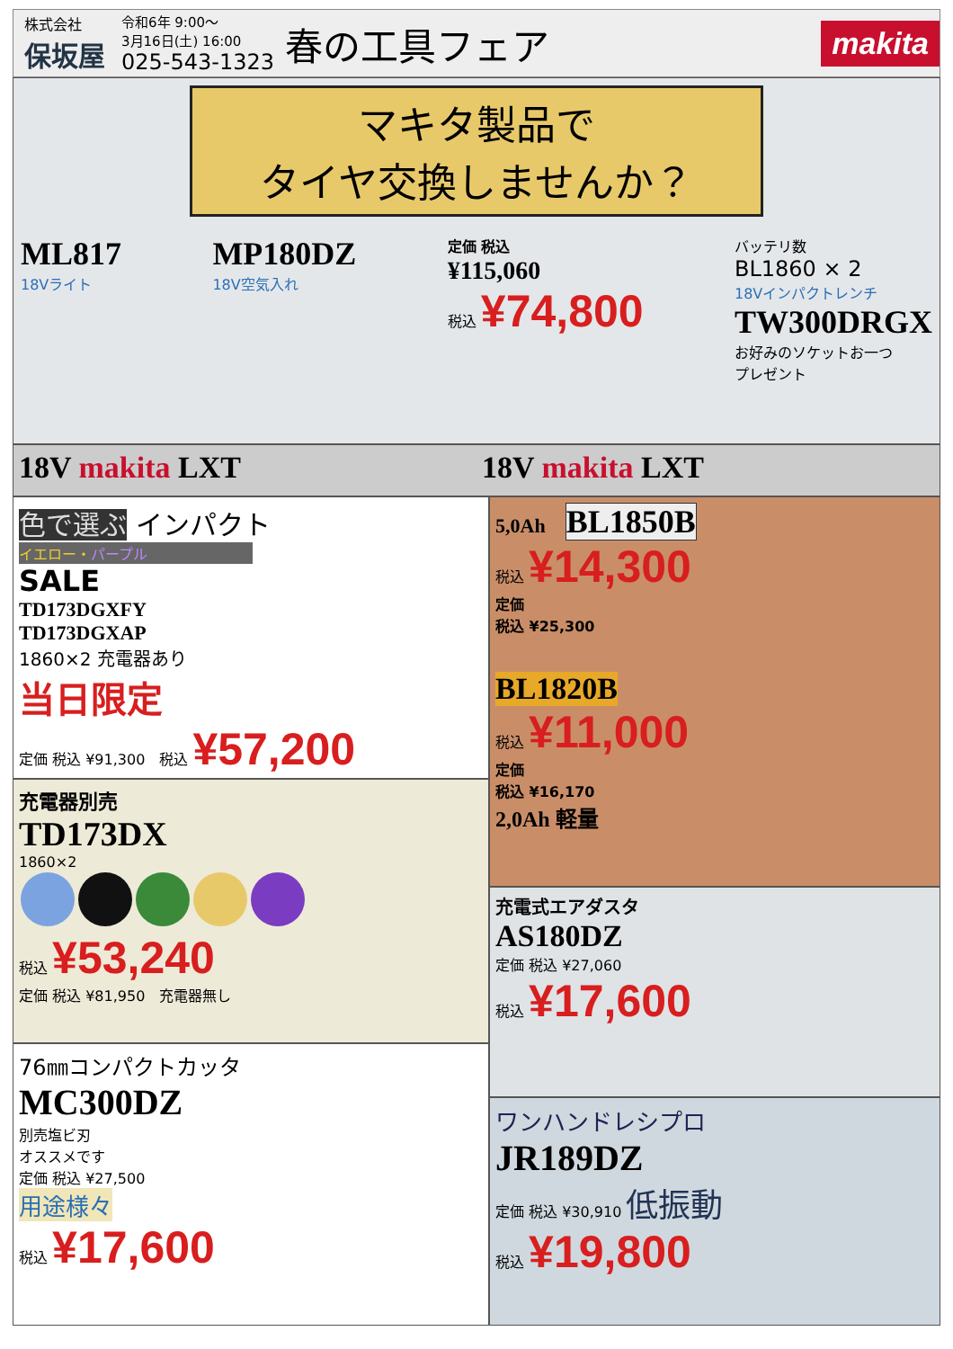株式会社
保坂屋
令和6年 9:00～
3月16日(土) 16:00
025-543-1323
春の工具フェア
makita
マキタ製品で
タイヤ交換しませんか？
ML817
18Vライト
MP180DZ
18V空気入れ
定価 税込
¥115,060
税込 ¥74,800
バッテリ数
BL1860 × 2
18Vインパクトレンチ
TW300DRGX
お好みのソケットお一つ
プレゼント
18V makita LXT 18V makita LXT
色で選ぶ インパクト
イエロー・パープル
SALE
TD173DGXFY
TD173DGXAP
1860×2 充電器あり
当日限定
定価 税込 ¥91,300　税込 ¥57,200
充電器別売
TD173DX
1860×2
税込 ¥53,240
定価 税込 ¥81,950　充電器無し
76㎜コンパクトカッタ
MC300DZ
別売塩ビ刃
オススメです
定価 税込 ¥27,500
用途様々
税込 ¥17,600
5,0Ah　BL1850B
税込 ¥14,300
定価
税込 ¥25,300
BL1820B
税込 ¥11,000
定価
税込 ¥16,170
2,0Ah 軽量
充電式エアダスタ
AS180DZ
定価 税込 ¥27,060
税込 ¥17,600
ワンハンドレシプロ
JR189DZ
定価 税込 ¥30,910 低振動
税込 ¥19,800